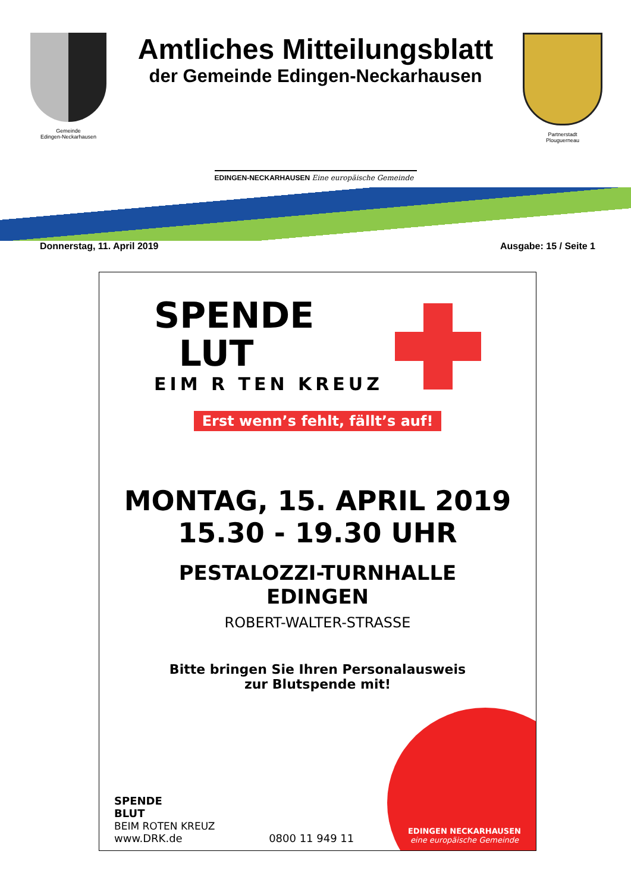Gemeinde
Edingen-Neckarhausen
Amtliches Mitteilungsblatt
der Gemeinde Edingen-Neckarhausen
EDINGEN-NECKARHAUSEN Eine europäische Gemeinde
Partnerstadt
Plouguerneau
Donnerstag, 11. April 2019 Ausgabe: 15 / Seite 1
SPENDE
LUT
EIM R TEN KREUZ
Erst wenn’s fehlt, fällt’s auf!
MONTAG, 15. APRIL 2019
15.30 - 19.30 UHR
PESTALOZZI-TURNHALLE
EDINGEN
ROBERT-WALTER-STRASSE
Bitte bringen Sie Ihren Personalausweis
zur Blutspende mit!
SPENDE
BLUT
BEIM ROTEN KREUZ
www.DRK.de
0800 11 949 11
EDINGEN NECKARHAUSEN
eine europäische Gemeinde